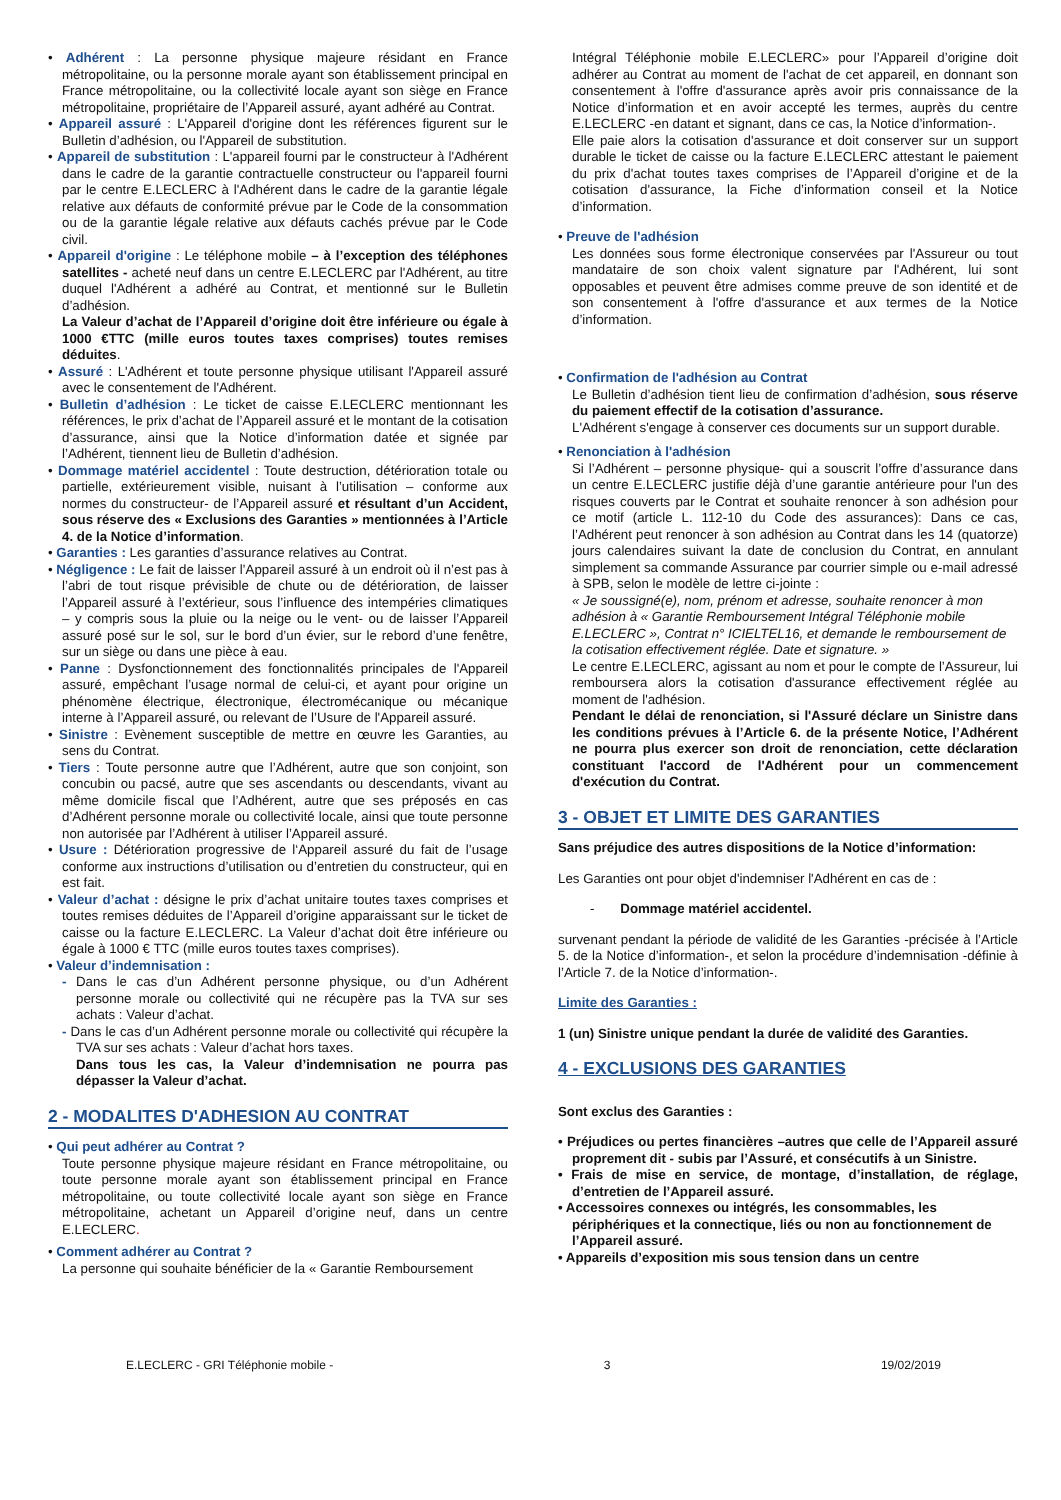• Adhérent : La personne physique majeure résidant en France métropolitaine, ou la personne morale ayant son établissement principal en France métropolitaine, ou la collectivité locale ayant son siège en France métropolitaine, propriétaire de l’Appareil assuré, ayant adhéré au Contrat.
• Appareil assuré : L'Appareil d'origine dont les références figurent sur le Bulletin d’adhésion, ou l'Appareil de substitution.
• Appareil de substitution : L'appareil fourni par le constructeur à l'Adhérent dans le cadre de la garantie contractuelle constructeur ou l'appareil fourni par le centre E.LECLERC à l'Adhérent dans le cadre de la garantie légale relative aux défauts de conformité prévue par le Code de la consommation ou de la garantie légale relative aux défauts cachés prévue par le Code civil.
• Appareil d'origine : Le téléphone mobile – à l’exception des téléphones satellites - acheté neuf dans un centre E.LECLERC par l'Adhérent, au titre duquel l'Adhérent a adhéré au Contrat, et mentionné sur le Bulletin d’adhésion.
La Valeur d’achat de l’Appareil d’origine doit être inférieure ou égale à 1000 €TTC (mille euros toutes taxes comprises) toutes remises déduites.
• Assuré : L'Adhérent et toute personne physique utilisant l'Appareil assuré avec le consentement de l'Adhérent.
• Bulletin d’adhésion : Le ticket de caisse E.LECLERC mentionnant les références, le prix d’achat de l’Appareil assuré et le montant de la cotisation d’assurance, ainsi que la Notice d’information datée et signée par l’Adhérent, tiennent lieu de Bulletin d’adhésion.
• Dommage matériel accidentel : Toute destruction, détérioration totale ou partielle, extérieurement visible, nuisant à l’utilisation – conforme aux normes du constructeur- de l’Appareil assuré et résultant d’un Accident, sous réserve des « Exclusions des Garanties » mentionnées à l’Article 4. de la Notice d’information.
• Garanties : Les garanties d’assurance relatives au Contrat.
• Négligence : Le fait de laisser l’Appareil assuré à un endroit où il n’est pas à l’abri de tout risque prévisible de chute ou de détérioration, de laisser l’Appareil assuré à l’extérieur, sous l’influence des intempéries climatiques – y compris sous la pluie ou la neige ou le vent- ou de laisser l’Appareil assuré posé sur le sol, sur le bord d’un évier, sur le rebord d’une fenêtre, sur un siège ou dans une pièce à eau.
• Panne : Dysfonctionnement des fonctionnalités principales de l'Appareil assuré, empêchant l’usage normal de celui-ci, et ayant pour origine un phénomène électrique, électronique, électromécanique ou mécanique interne à l’Appareil assuré, ou relevant de l’Usure de l'Appareil assuré.
• Sinistre : Evènement susceptible de mettre en œuvre les Garanties, au sens du Contrat.
• Tiers : Toute personne autre que l’Adhérent, autre que son conjoint, son concubin ou pacsé, autre que ses ascendants ou descendants, vivant au même domicile fiscal que l’Adhérent, autre que ses préposés en cas d’Adhérent personne morale ou collectivité locale, ainsi que toute personne non autorisée par l’Adhérent à utiliser l’Appareil assuré.
• Usure : Détérioration progressive de l‘Appareil assuré du fait de l’usage conforme aux instructions d’utilisation ou d’entretien du constructeur, qui en est fait.
• Valeur d’achat : désigne le prix d’achat unitaire toutes taxes comprises et toutes remises déduites de l’Appareil d’origine apparaissant sur le ticket de caisse ou la facture E.LECLERC. La Valeur d’achat doit être inférieure ou égale à 1000 € TTC (mille euros toutes taxes comprises).
• Valeur d’indemnisation :
- Dans le cas d’un Adhérent personne physique, ou d’un Adhérent personne morale ou collectivité qui ne récupère pas la TVA sur ses achats : Valeur d’achat.
- Dans le cas d’un Adhérent personne morale ou collectivité qui récupère la TVA sur ses achats : Valeur d’achat hors taxes.
Dans tous les cas, la Valeur d’indemnisation ne pourra pas dépasser la Valeur d’achat.
2 - MODALITES D'ADHESION AU CONTRAT
• Qui peut adhérer au Contrat ?
Toute personne physique majeure résidant en France métropolitaine, ou toute personne morale ayant son établissement principal en France métropolitaine, ou toute collectivité locale ayant son siège en France métropolitaine, achetant un Appareil d’origine neuf, dans un centre E.LECLERC.
• Comment adhérer au Contrat ?
La personne qui souhaite bénéficier de la « Garantie Remboursement
Intégral Téléphonie mobile E.LECLERC» pour l’Appareil d’origine doit adhérer au Contrat au moment de l'achat de cet appareil, en donnant son consentement à l'offre d'assurance après avoir pris connaissance de la Notice d’information et en avoir accepté les termes, auprès du centre E.LECLERC -en datant et signant, dans ce cas, la Notice d’information-.
Elle paie alors la cotisation d'assurance et doit conserver sur un support durable le ticket de caisse ou la facture E.LECLERC attestant le paiement du prix d'achat toutes taxes comprises de l’Appareil d’origine et de la cotisation d'assurance, la Fiche d’information conseil et la Notice d’information.
• Preuve de l'adhésion
Les données sous forme électronique conservées par l'Assureur ou tout mandataire de son choix valent signature par l'Adhérent, lui sont opposables et peuvent être admises comme preuve de son identité et de son consentement à l'offre d'assurance et aux termes de la Notice d’information.
• Confirmation de l'adhésion au Contrat
Le Bulletin d’adhésion tient lieu de confirmation d’adhésion, sous réserve du paiement effectif de la cotisation d’assurance.
L'Adhérent s'engage à conserver ces documents sur un support durable.
• Renonciation à l'adhésion
Si l’Adhérent – personne physique- qui a souscrit l’offre d’assurance dans un centre E.LECLERC justifie déjà d’une garantie antérieure pour l'un des risques couverts par le Contrat et souhaite renoncer à son adhésion pour ce motif (article L. 112-10 du Code des assurances): Dans ce cas, l’Adhérent peut renoncer à son adhésion au Contrat dans les 14 (quatorze) jours calendaires suivant la date de conclusion du Contrat, en annulant simplement sa commande Assurance par courrier simple ou e-mail adressé à SPB, selon le modèle de lettre ci-jointe :
« Je soussigné(e), nom, prénom et adresse, souhaite renoncer à mon adhésion à « Garantie Remboursement Intégral Téléphonie mobile E.LECLERC », Contrat n° ICIELTEL16, et demande le remboursement de la cotisation effectivement réglée. Date et signature. »
Le centre E.LECLERC, agissant au nom et pour le compte de l’Assureur, lui remboursera alors la cotisation d'assurance effectivement réglée au moment de l'adhésion.
Pendant le délai de renonciation, si l'Assuré déclare un Sinistre dans les conditions prévues à l’Article 6. de la présente Notice, l’Adhérent ne pourra plus exercer son droit de renonciation, cette déclaration constituant l'accord de l'Adhérent pour un commencement d'exécution du Contrat.
3 - OBJET ET LIMITE DES GARANTIES
Sans préjudice des autres dispositions de la Notice d’information:
Les Garanties ont pour objet d'indemniser l'Adhérent en cas de :
- Dommage matériel accidentel.
survenant pendant la période de validité de les Garanties -précisée à l’Article 5. de la Notice d’information-, et selon la procédure d’indemnisation -définie à l’Article 7. de la Notice d’information-.
Limite des Garanties :
1 (un) Sinistre unique pendant la durée de validité des Garanties.
4 - EXCLUSIONS DES GARANTIES
Sont exclus des Garanties :
• Préjudices ou pertes financières –autres que celle de l’Appareil assuré proprement dit - subis par l’Assuré, et consécutifs à un Sinistre.
• Frais de mise en service, de montage, d’installation, de réglage, d’entretien de l’Appareil assuré.
• Accessoires connexes ou intégrés, les consommables, les périphériques et la connectique, liés ou non au fonctionnement de l’Appareil assuré.
• Appareils d’exposition mis sous tension dans un centre
E.LECLERC - GRI Téléphonie mobile - 3 19/02/2019